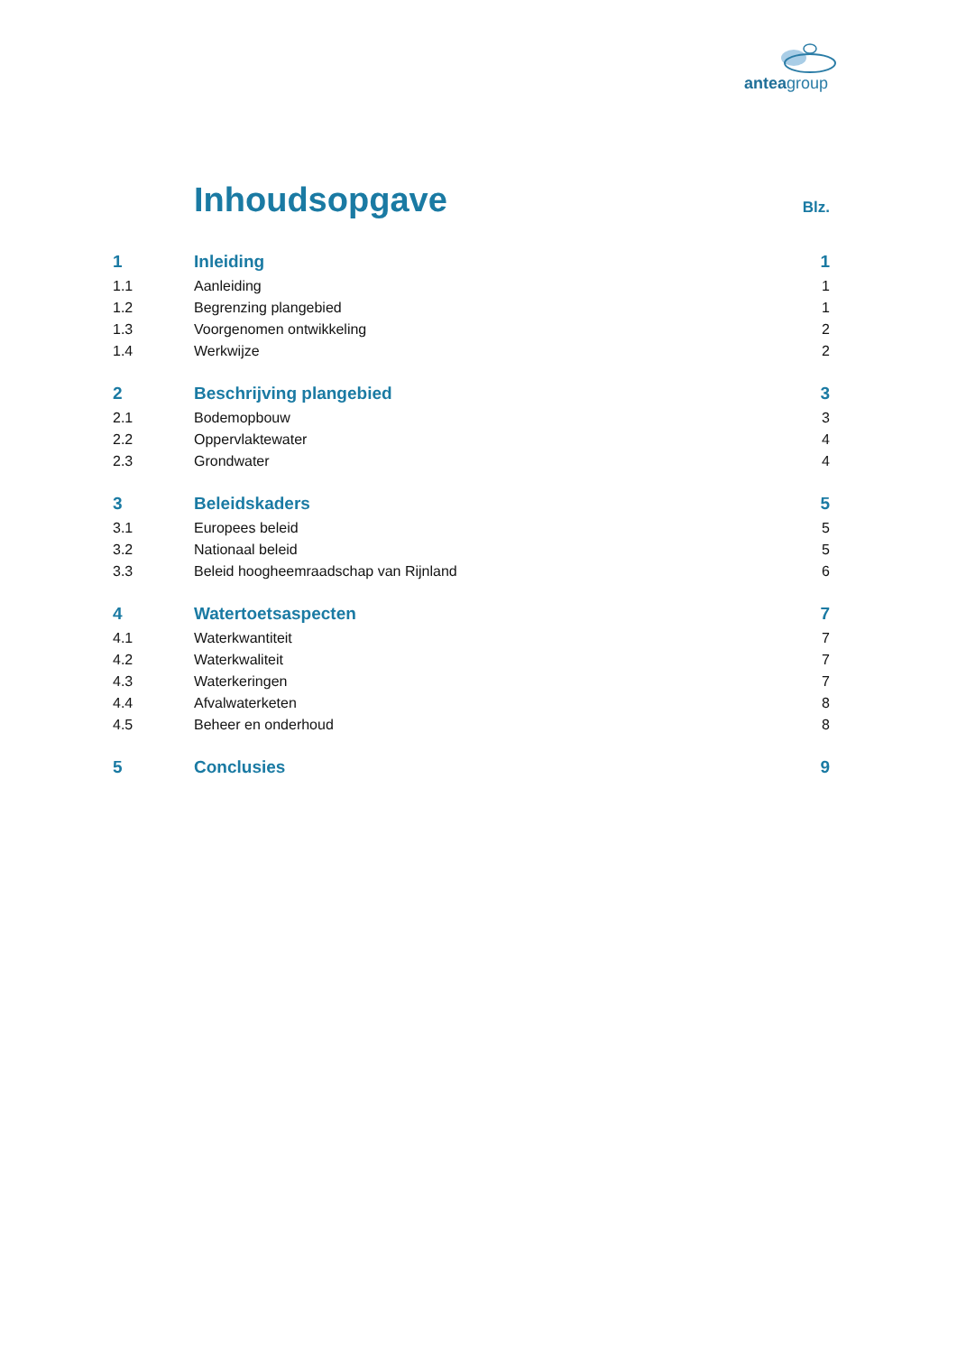anteagroup
Inhoudsopgave
Blz.
1 Inleiding 1
1.1 Aanleiding 1
1.2 Begrenzing plangebied 1
1.3 Voorgenomen ontwikkeling 2
1.4 Werkwijze 2
2 Beschrijving plangebied 3
2.1 Bodemopbouw 3
2.2 Oppervlaktewater 4
2.3 Grondwater 4
3 Beleidskaders 5
3.1 Europees beleid 5
3.2 Nationaal beleid 5
3.3 Beleid hoogheemraadschap van Rijnland 6
4 Watertoetsaspecten 7
4.1 Waterkwantiteit 7
4.2 Waterkwaliteit 7
4.3 Waterkeringen 7
4.4 Afvalwaterketen 8
4.5 Beheer en onderhoud 8
5 Conclusies 9